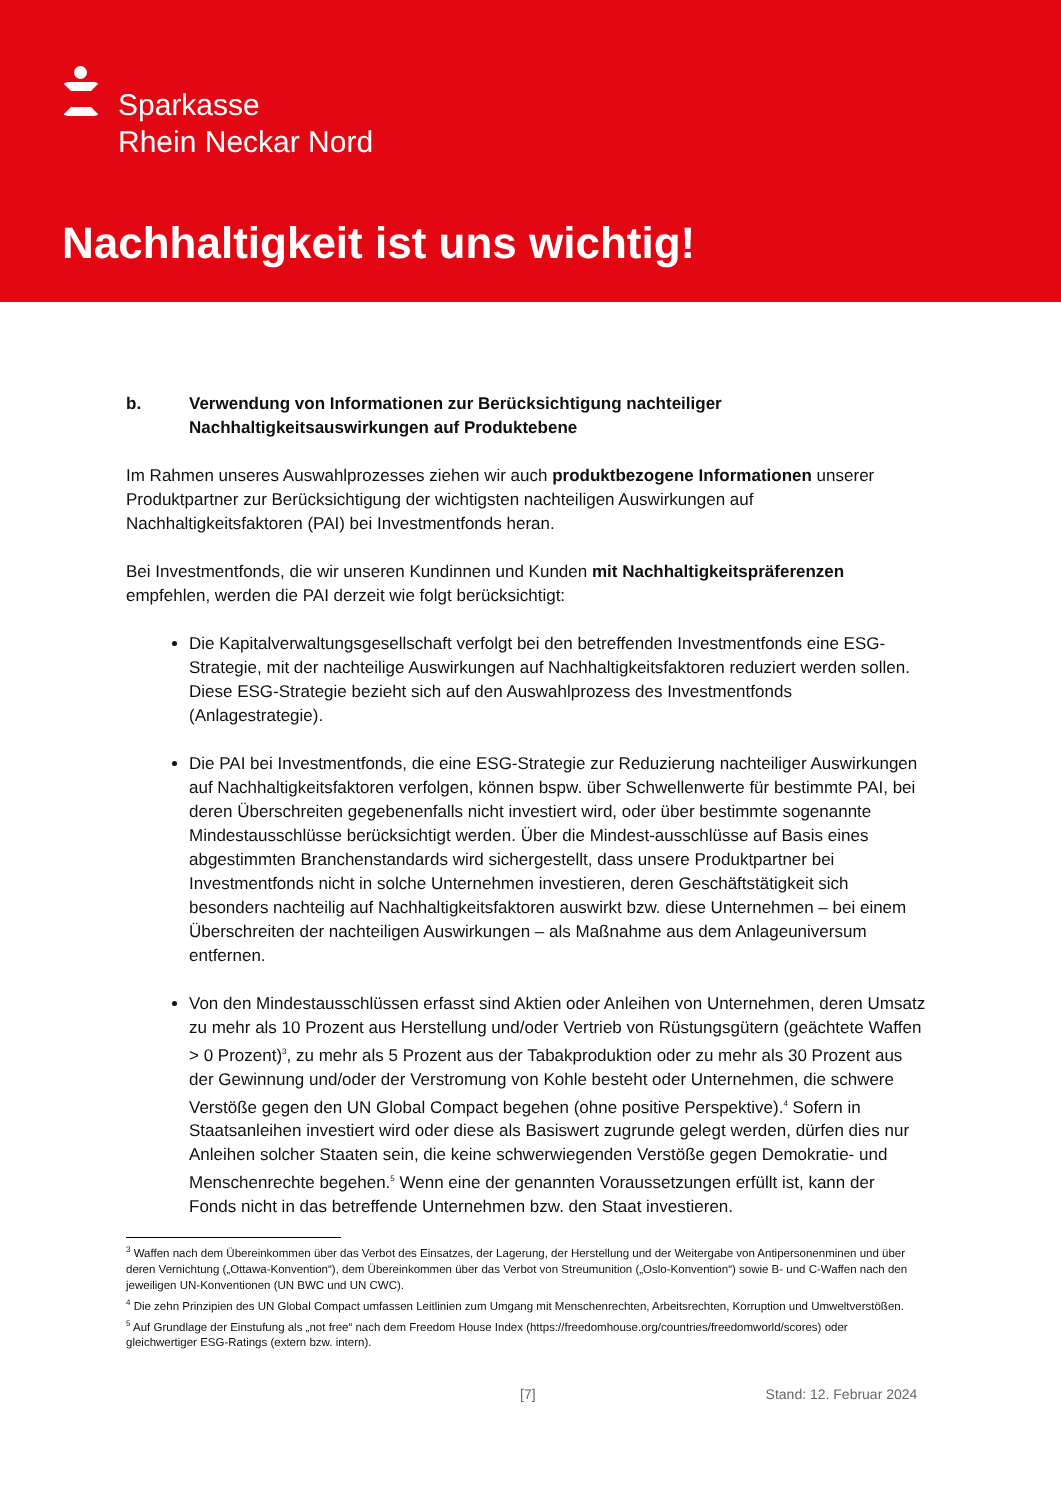Sparkasse
Rhein Neckar Nord
Nachhaltigkeit ist uns wichtig!
b. Verwendung von Informationen zur Berücksichtigung nachteiliger Nachhaltigkeitsauswirkungen auf Produktebene
Im Rahmen unseres Auswahlprozesses ziehen wir auch produktbezogene Informationen unserer Produktpartner zur Berücksichtigung der wichtigsten nachteiligen Auswirkungen auf Nachhaltigkeitsfaktoren (PAI) bei Investmentfonds heran.
Bei Investmentfonds, die wir unseren Kundinnen und Kunden mit Nachhaltigkeitspräferenzen empfehlen, werden die PAI derzeit wie folgt berücksichtigt:
Die Kapitalverwaltungsgesellschaft verfolgt bei den betreffenden Investmentfonds eine ESG-Strategie, mit der nachteilige Auswirkungen auf Nachhaltigkeitsfaktoren reduziert werden sollen. Diese ESG-Strategie bezieht sich auf den Auswahlprozess des Investmentfonds (Anlagestrategie).
Die PAI bei Investmentfonds, die eine ESG-Strategie zur Reduzierung nachteiliger Auswirkungen auf Nachhaltigkeitsfaktoren verfolgen, können bspw. über Schwellenwerte für bestimmte PAI, bei deren Überschreiten gegebenenfalls nicht investiert wird, oder über bestimmte sogenannte Mindestausschlüsse berücksichtigt werden. Über die Mindest-ausschlüsse auf Basis eines abgestimmten Branchenstandards wird sichergestellt, dass unsere Produktpartner bei Investmentfonds nicht in solche Unternehmen investieren, deren Geschäftstätigkeit sich besonders nachteilig auf Nachhaltigkeitsfaktoren auswirkt bzw. diese Unternehmen – bei einem Überschreiten der nachteiligen Auswirkungen – als Maßnahme aus dem Anlageuniversum entfernen.
Von den Mindestausschlüssen erfasst sind Aktien oder Anleihen von Unternehmen, deren Umsatz zu mehr als 10 Prozent aus Herstellung und/oder Vertrieb von Rüstungsgütern (geächtete Waffen > 0 Prozent)<sup>3</sup>, zu mehr als 5 Prozent aus der Tabakproduktion oder zu mehr als 30 Prozent aus der Gewinnung und/oder der Verstromung von Kohle besteht oder Unternehmen, die schwere Verstöße gegen den UN Global Compact begehen (ohne positive Perspektive).<sup>4</sup> Sofern in Staatsanleihen investiert wird oder diese als Basiswert zugrunde gelegt werden, dürfen dies nur Anleihen solcher Staaten sein, die keine schwerwiegenden Verstöße gegen Demokratie- und Menschenrechte begehen.<sup>5</sup> Wenn eine der genannten Voraussetzungen erfüllt ist, kann der Fonds nicht in das betreffende Unternehmen bzw. den Staat investieren.
<sup>3</sup> Waffen nach dem Übereinkommen über das Verbot des Einsatzes, der Lagerung, der Herstellung und der Weitergabe von Antipersonenminen und über deren Vernichtung („Ottawa-Konvention“), dem Übereinkommen über das Verbot von Streumunition („Oslo-Konvention“) sowie B- und C-Waffen nach den jeweiligen UN-Konventionen (UN BWC und UN CWC).
<sup>4</sup> Die zehn Prinzipien des UN Global Compact umfassen Leitlinien zum Umgang mit Menschenrechten, Arbeitsrechten, Korruption und Umweltverstößen.
<sup>5</sup> Auf Grundlage der Einstufung als „not free“ nach dem Freedom House Index (https://freedomhouse.org/countries/freedomworld/scores) oder gleichwertiger ESG-Ratings (extern bzw. intern).
[7] Stand: 12. Februar 2024